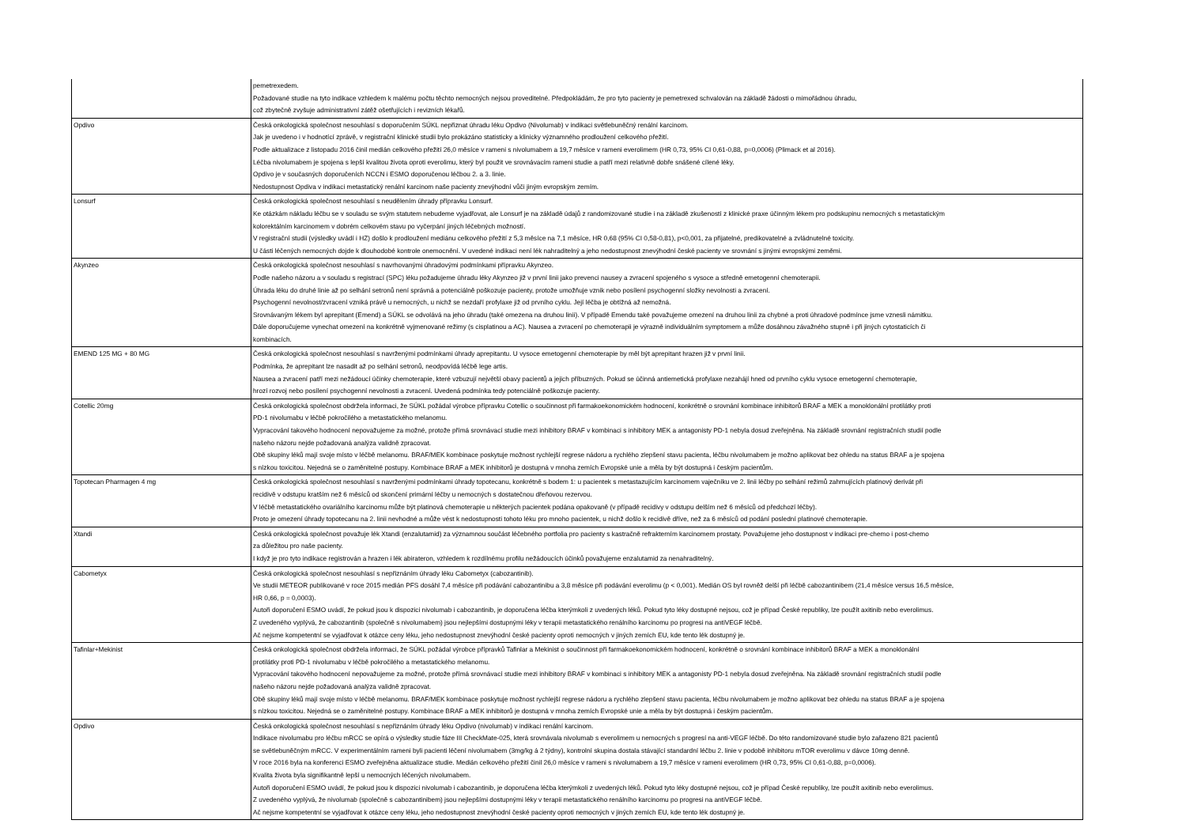| | pemetrexedem. Požadované studie na tyto indikace vzhledem k malému počtu těchto nemocných nejsou proveditelné. Předpokládám, že pro tyto pacienty je pemetrexed schvalován na základě žádosti o mimořádnou úhradu, což zbytečně zvyšuje administrativní zátěž ošetřujících i revizních lékařů. |
| Opdivo | Česká onkologická společnost nesouhlasí s doporučením SÚKL nepřiznat úhradu léku Opdivo (Nivolumab) v indikaci světlebuněčný renální karcinom. Jak je uvedeno i v hodnotící zprávě, v registrační klinické studii bylo prokázáno statisticky a klinicky významného prodloužení celkového přežití. Podle aktualizace z listopadu 2016 činil medián celkového přežití 26,0 měsíce v rameni s nivolumabem a 19,7 měsíce v rameni everolimem (HR 0,73, 95% CI 0,61-0,88, p=0,0006) (Plimack et al 2016). Léčba nivolumabem je spojena s lepší kvalitou života oproti everolimu, který byl použit ve srovnávacím rameni studie a patří mezi relativně dobře snášené cílené léky. Opdivo je v současných doporučeních NCCN i ESMO doporučenou léčbou 2. a 3. linie. Nedostupnost Opdiva v indikaci metastatický renální karcinom naše pacienty znevýhodní vůči jiným evropským zemím. |
| Lonsurf | Česká onkologická společnost nesouhlasí s neudělením úhrady přípravku Lonsurf. Ke otázkám nákladu léčbu se v souladu se svým statutem nebudeme vyjadřovat, ale Lonsurf je na základě údajů z randomizované studie i na základě zkušeností z klinické praxe účinným lékem pro podskupinu nemocných s metastatickým kolorektálním karcinomem v dobrém celkovém stavu po vyčerpání jiných léčebných možností. V registrační studii (výsledky uvádí i HZ) došlo k prodloužení mediánu celkového přežití z 5,3 měsíce na 7,1 měsíce, HR 0,68 (95% CI 0,58-0,81), p<0,001, za přijatelné, predikovatelné a zvládnutelné toxicity. U části léčených nemocných dojde k dlouhodobé kontrole onemocnění. V uvedené indikaci není lék nahraditelný a jeho nedostupnost znevýhodní české pacienty ve srovnání s jinými evropskými zeměmi. |
| Akynzeo | Česká onkologická společnost nesouhlasí s navrhovanými úhradovými podmínkami přípravku Akynzeo. Podle našeho názoru a v souladu s registrací (SPC) léku požadujeme úhradu léky Akynzeo již v první linii jako prevenci nausey a zvracení spojeného s vysoce a středně emetogenní chemoterapii. Úhrada léku do druhé linie až po selhání setronů není správná a potenciálně poškozuje pacienty, protože umožňuje vznik nebo posílení psychogenní složky nevolnosti a zvracení. Psychogenní nevolnost/zvracení vzniká právě u nemocných, u nichž se nezdaří profylaxe již od prvního cyklu. Její léčba je obtížná až nemožná. Srovnávaným lékem byl aprepitant (Emend) a SÚKL se odvolává na jeho úhradu (také omezena na druhou linii). V případě Emendu také považujeme omezení na druhou linii za chybné a proti úhradové podmínce jsme vznesli námitku. Dále doporučujeme vynechat omezení na konkrétně vyjmenované režimy (s cisplatinou a AC). Nausea a zvracení po chemoterapii je výrazně individuálním symptomem a může dosáhnou závažného stupně i při jiných cytostaticích či kombinacích. |
| EMEND 125 MG + 80 MG | Česká onkologická společnost nesouhlasí s navrženými podmínkami úhrady aprepitantu. U vysoce emetogenní chemoterapie by měl být aprepitant hrazen již v první linii. Podmínka, že aprepitant lze nasadit až po selhání setronů, neodpovídá léčbě lege artis. Nausea a zvracení patří mezi nežádoucí účinky chemoterapie, které vzbuzují největší obavy pacientů a jejich příbuzných. Pokud se účinná antiemetická profylaxe nezahájí hned od prvního cyklu vysoce emetogenní chemoterapie, hrozí rozvoj nebo posílení psychogenní nevolnosti a zvracení. Uvedená podmínka tedy potenciálně poškozuje pacienty. |
| Cotellic 20mg | Česká onkologická společnost obdržela informaci, že SÚKL požádal výrobce přípravku Cotellic o součinnost při farmakoekonomickém hodnocení, konkrétně o srovnání kombinace inhibitorů BRAF a MEK a monoklonální protilátky proti PD-1 nivolumabu v léčbě pokročilého a metastatického melanomu. Vypracování takového hodnocení nepovažujeme za možné, protože přímá srovnávací studie mezi inhibitory BRAF v kombinaci s inhibitory MEK a antagonisty PD-1 nebyla dosud zveřejněna. Na základě srovnání registračních studií podle našeho názoru nejde požadovaná analýza validně zpracovat. Obě skupiny léků mají svoje místo v léčbě melanomu. BRAF/MEK kombinace poskytuje možnost rychlejší regrese nádoru a rychlého zlepšení stavu pacienta, léčbu nivolumabem je možno aplikovat bez ohledu na status BRAF a je spojena s nízkou toxicitou. Nejedná se o zaměnitelné postupy. Kombinace BRAF a MEK inhibitorů je dostupná v mnoha zemích Evropské unie a měla by být dostupná i českým pacientům. |
| Topotecan Pharmagen 4 mg | Česká onkologická společnost nesouhlasí s navrženými podmínkami úhrady topotecanu, konkrétně s bodem 1: u pacientek s metastazujícím karcinomem vaječníku ve 2. linii léčby po selhání režimů zahrnujících platinový derivát při recidivě v odstupu kratším než 6 měsíců od skončení primární léčby u nemocných s dostatečnou dřeňovou rezervou. V léčbě metastatického ovariálního karcinomu může být platinová chemoterapie u některých pacientek podána opakovaně (v případě recidivy v odstupu delším než 6 měsíců od předchozí léčby). Proto je omezení úhrady topotecanu na 2. linii nevhodné a může vést k nedostupnosti tohoto léku pro mnoho pacientek, u nichž došlo k recidivě dříve, než za 6 měsíců od podání poslední platinové chemoterapie. |
| Xtandi | Česká onkologická společnost považuje lék Xtandi (enzalutamid) za významnou součást léčebného portfolia pro pacienty s kastračně refrakterním karcinomem prostaty. Považujeme jeho dostupnost v indikaci pre-chemo i post-chemo za důležitou pro naše pacienty. I když je pro tyto indikace registrován a hrazen i lék abirateron, vzhledem k rozdílnému profilu nežádoucích účinků považujeme enzalutamid za nenahraditelný. |
| Cabometyx | Česká onkologická společnost nesouhlasí s nepřiznáním úhrady léku Cabometyx (cabozantinib). Ve studii METEOR publikované v roce 2015 medián PFS dosáhl 7,4 měsíce při podávání cabozantinibu a 3,8 měsíce při podávání everolimu (p < 0,001). Medián OS byl rovněž delší při léčbě cabozantinibem (21,4 měsíce versus 16,5 měsíce, HR 0,66, p = 0,0003). Autoři doporučení ESMO uvádí, že pokud jsou k dispozici nivolumab i cabozantinib, je doporučena léčba kterýmkoli z uvedených léků. Pokud tyto léky dostupné nejsou, což je případ České republiky, lze použít axitinib nebo everolimus. Z uvedeného vyplývá, že cabozantinib (společně s nivolumabem) jsou nejlepšími dostupnými léky v terapii metastatického renálního karcinomu po progresi na antiVEGF léčbě. Ač nejsme kompetentní se vyjadřovat k otázce ceny léku, jeho nedostupnost znevýhodní české pacienty oproti nemocných v jiných zemích EU, kde tento lék dostupný je. |
| Tafinlar+Mekinist | Česká onkologická společnost obdržela informaci, že SÚKL požádal výrobce přípravků Tafinlar a Mekinist o součinnost při farmakoekonomickém hodnocení, konkrétně o srovnání kombinace inhibitorů BRAF a MEK a monoklonální protilátky proti PD-1 nivolumabu v léčbě pokročilého a metastatického melanomu. Vypracování takového hodnocení nepovažujeme za možné, protože přímá srovnávací studie mezi inhibitory BRAF v kombinaci s inhibitory MEK a antagonisty PD-1 nebyla dosud zveřejněna. Na základě srovnání registračních studií podle našeho názoru nejde požadovaná analýza validně zpracovat. Obě skupiny léků mají svoje místo v léčbě melanomu. BRAF/MEK kombinace poskytuje možnost rychlejší regrese nádoru a rychlého zlepšení stavu pacienta, léčbu nivolumabem je možno aplikovat bez ohledu na status BRAF a je spojena s nízkou toxicitou. Nejedná se o zaměnitelné postupy. Kombinace BRAF a MEK inhibitorů je dostupná v mnoha zemích Evropské unie a měla by být dostupná i českým pacientům. |
| Opdivo | Česká onkologická společnost nesouhlasí s nepřiznáním úhrady léku Opdivo (nivolumab) v indikaci renální karcinom. Indikace nivolumabu pro léčbu mRCC se opírá o výsledky studie fáze III CheckMate-025, která srovnávala nivolumab s everolimem u nemocných s progresí na anti-VEGF léčbě. Do této randomizované studie bylo zařazeno 821 pacientů se světlebuněčným mRCC. V experimentálním rameni byli pacienti léčení nivolumabem (3mg/kg á 2 týdny), kontrolní skupina dostala stávající standardní léčbu 2. linie v podobě inhibitoru mTOR everolimu v dávce 10mg denně. V roce 2016 byla na konferenci ESMO zveřejněna aktualizace studie. Medián celkového přežití činil 26,0 měsíce v rameni s nivolumabem a 19,7 měsíce v rameni everolimem (HR 0,73, 95% CI 0,61-0,88, p=0,0006). Kvalita života byla signifikantně lepší u nemocných léčených nivolumabem. Autoři doporučení ESMO uvádí, že pokud jsou k dispozici nivolumab i cabozantinib, je doporučena léčba kterýmkoli z uvedených léků. Pokud tyto léky dostupné nejsou, což je případ České republiky, lze použít axitinib nebo everolimus. Z uvedeného vyplývá, že nivolumab (společně s cabozantinibem) jsou nejlepšími dostupnými léky v terapii metastatického renálního karcinomu po progresi na antiVEGF léčbě. Ač nejsme kompetentní se vyjadřovat k otázce ceny léku, jeho nedostupnost znevýhodní české pacienty oproti nemocných v jiných zemích EU, kde tento lék dostupný je. |